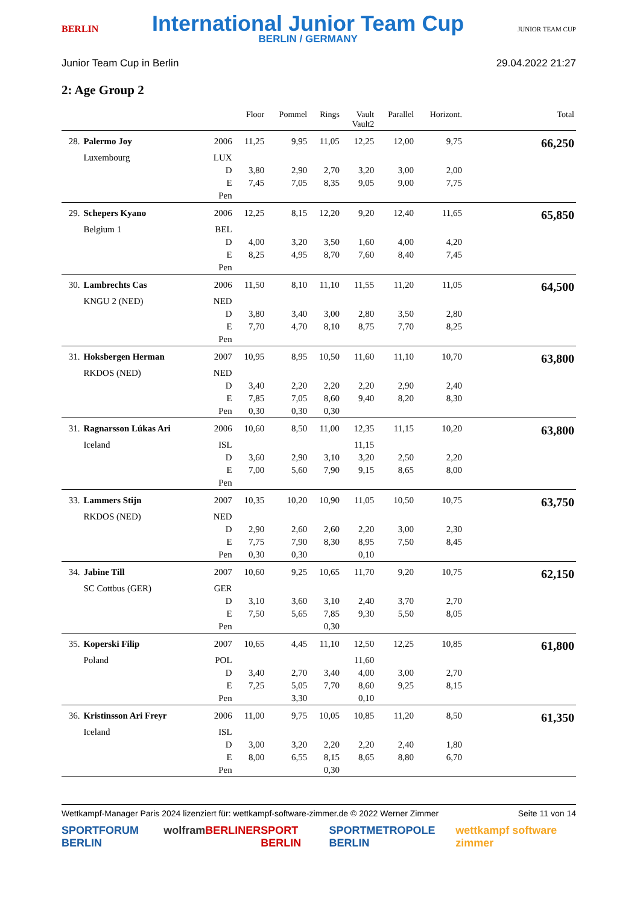BERLIN
International Junior Team Cup
BERLIN / GERMANY
JUNIOR TEAM CUP
Junior Team Cup in Berlin 29.04.2022 21:27
2: Age Group 2
| | | | Floor | Pommel | Rings | Vault Vault2 | Parallel | Horizont. | Total |
| --- | --- | --- | --- | --- | --- | --- | --- | --- | --- |
| 28. | Palermo Joy | 2006 | 11,25 | 9,95 | 11,05 | 12,25 | 12,00 | 9,75 | 66,250 |
| | Luxembourg | LUX | | | | | | | |
| | | D | 3,80 | 2,90 | 2,70 | 3,20 | 3,00 | 2,00 | |
| | | E | 7,45 | 7,05 | 8,35 | 9,05 | 9,00 | 7,75 | |
| | | Pen | | | | | | | |
| 29. | Schepers Kyano | 2006 | 12,25 | 8,15 | 12,20 | 9,20 | 12,40 | 11,65 | 65,850 |
| | Belgium 1 | BEL | | | | | | | |
| | | D | 4,00 | 3,20 | 3,50 | 1,60 | 4,00 | 4,20 | |
| | | E | 8,25 | 4,95 | 8,70 | 7,60 | 8,40 | 7,45 | |
| | | Pen | | | | | | | |
| 30. | Lambrechts Cas | 2006 | 11,50 | 8,10 | 11,10 | 11,55 | 11,20 | 11,05 | 64,500 |
| | KNGU 2 (NED) | NED | | | | | | | |
| | | D | 3,80 | 3,40 | 3,00 | 2,80 | 3,50 | 2,80 | |
| | | E | 7,70 | 4,70 | 8,10 | 8,75 | 7,70 | 8,25 | |
| | | Pen | | | | | | | |
| 31. | Hoksbergen Herman | 2007 | 10,95 | 8,95 | 10,50 | 11,60 | 11,10 | 10,70 | 63,800 |
| | RKDOS (NED) | NED | | | | | | | |
| | | D | 3,40 | 2,20 | 2,20 | 2,20 | 2,90 | 2,40 | |
| | | E | 7,85 | 7,05 | 8,60 | 9,40 | 8,20 | 8,30 | |
| | | Pen | 0,30 | 0,30 | 0,30 | | | | |
| 31. | Ragnarsson Lúkas Ari | 2006 | 10,60 | 8,50 | 11,00 | 12,35 | 11,15 | 10,20 | 63,800 |
| | Iceland | ISL | | | | 11,15 | | | |
| | | D | 3,60 | 2,90 | 3,10 | 3,20 | 2,50 | 2,20 | |
| | | E | 7,00 | 5,60 | 7,90 | 9,15 | 8,65 | 8,00 | |
| | | Pen | | | | | | | |
| 33. | Lammers Stijn | 2007 | 10,35 | 10,20 | 10,90 | 11,05 | 10,50 | 10,75 | 63,750 |
| | RKDOS (NED) | NED | | | | | | | |
| | | D | 2,90 | 2,60 | 2,60 | 2,20 | 3,00 | 2,30 | |
| | | E | 7,75 | 7,90 | 8,30 | 8,95 | 7,50 | 8,45 | |
| | | Pen | 0,30 | 0,30 | | 0,10 | | | |
| 34. | Jabine Till | 2007 | 10,60 | 9,25 | 10,65 | 11,70 | 9,20 | 10,75 | 62,150 |
| | SC Cottbus (GER) | GER | | | | | | | |
| | | D | 3,10 | 3,60 | 3,10 | 2,40 | 3,70 | 2,70 | |
| | | E | 7,50 | 5,65 | 7,85 | 9,30 | 5,50 | 8,05 | |
| | | Pen | | | 0,30 | | | | |
| 35. | Koperski Filip | 2007 | 10,65 | 4,45 | 11,10 | 12,50 | 12,25 | 10,85 | 61,800 |
| | Poland | POL | | | | 11,60 | | | |
| | | D | 3,40 | 2,70 | 3,40 | 4,00 | 3,00 | 2,70 | |
| | | E | 7,25 | 5,05 | 7,70 | 8,60 | 9,25 | 8,15 | |
| | | Pen | | 3,30 | | 0,10 | | | |
| 36. | Kristinsson Ari Freyr | 2006 | 11,00 | 9,75 | 10,05 | 10,85 | 11,20 | 8,50 | 61,350 |
| | Iceland | ISL | | | | | | | |
| | | D | 3,00 | 3,20 | 2,20 | 2,20 | 2,40 | 1,80 | |
| | | E | 8,00 | 6,55 | 8,15 | 8,65 | 8,80 | 6,70 | |
| | | Pen | | | 0,30 | | | | |
Wettkampf-Manager Paris 2024 lizenziert für: wettkampf-software-zimmer.de © 2022 Werner Zimmer Seite 11 von 14
SPORTFORUM BERLIN wolfram BERLINER SPORT BERLIN SPORTMETROPOLE BERLIN wettkampf software zimmer